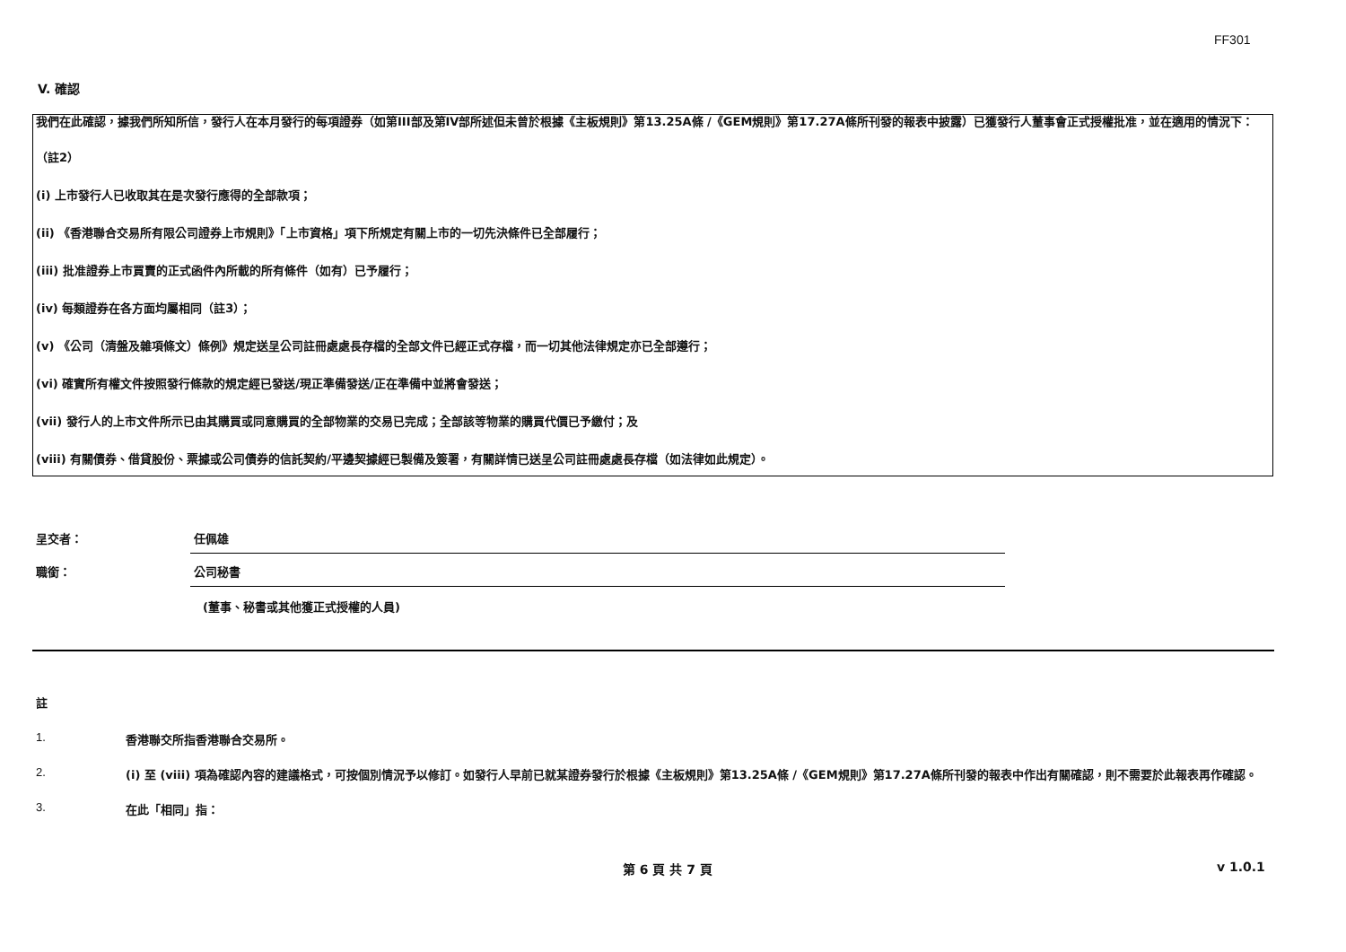FF301
V. 確認
我們在此確認，據我們所知所信，發行人在本月發行的每項證券（如第III部及第IV部所述但未曾於根據《主板規則》第13.25A條 /《GEM規則》第17.27A條所刊發的報表中披露）已獲發行人董事會正式授權批准，並在適用的情況下：
（註2）
(i) 上市發行人已收取其在是次發行應得的全部款項；
(ii) 《香港聯合交易所有限公司證券上市規則》「上市資格」項下所規定有關上市的一切先決條件已全部履行；
(iii) 批准證券上市買賣的正式函件內所載的所有條件（如有）已予履行；
(iv) 每類證券在各方面均屬相同（註3）；
(v) 《公司（清盤及雜項條文）條例》規定送呈公司註冊處處長存檔的全部文件已經正式存檔，而一切其他法律規定亦已全部遵行；
(vi) 確實所有權文件按照發行條款的規定經已發送/現正準備發送/正在準備中並將會發送；
(vii) 發行人的上市文件所示已由其購買或同意購買的全部物業的交易已完成；全部該等物業的購買代價已予繳付；及
(viii) 有關債券、借貸股份、票據或公司債券的信託契約/平邊契據經已製備及簽署，有關詳情已送呈公司註冊處處長存檔（如法律如此規定）。
呈交者：
任佩雄
職銜：
公司秘書
(董事、秘書或其他獲正式授權的人員)
註
1. 香港聯交所指香港聯合交易所。
2. (i) 至 (viii) 項為確認內容的建議格式，可按個別情況予以修訂。如發行人早前已就某證券發行於根據《主板規則》第13.25A條 /《GEM規則》第17.27A條所刊發的報表中作出有關確認，則不需要於此報表再作確認。
3. 在此「相同」指：
第 6 頁 共 7 頁 v 1.0.1